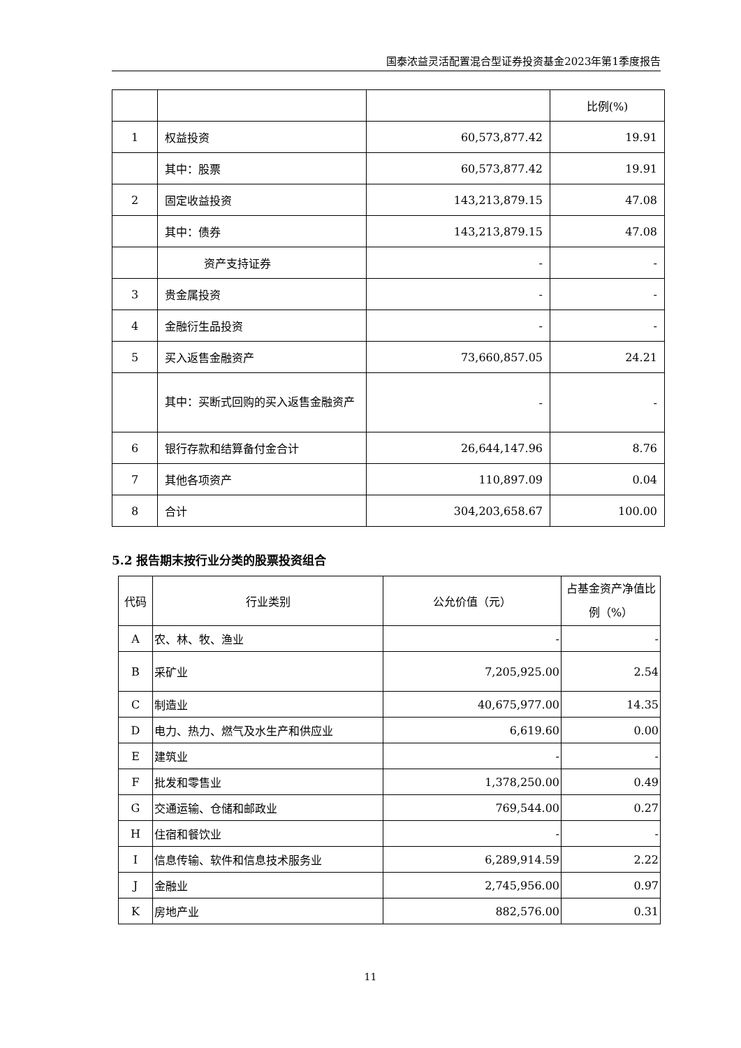国泰浓益灵活配置混合型证券投资基金2023年第1季度报告
| | | | 比例(%) |
| 1 | 权益投资 | 60,573,877.42 | 19.91 |
| | 其中：股票 | 60,573,877.42 | 19.91 |
| 2 | 固定收益投资 | 143,213,879.15 | 47.08 |
| | 其中：债券 | 143,213,879.15 | 47.08 |
| | 资产支持证券 | - | - |
| 3 | 贵金属投资 | - | - |
| 4 | 金融衍生品投资 | - | - |
| 5 | 买入返售金融资产 | 73,660,857.05 | 24.21 |
| | 其中：买断式回购的买入返售金融资产 | - | - |
| 6 | 银行存款和结算备付金合计 | 26,644,147.96 | 8.76 |
| 7 | 其他各项资产 | 110,897.09 | 0.04 |
| 8 | 合计 | 304,203,658.67 | 100.00 |
5.2 报告期末按行业分类的股票投资组合
| 代码 | 行业类别 | 公允价值（元） | 占基金资产净值比例（%） |
| --- | --- | --- | --- |
| A | 农、林、牧、渔业 | - | - |
| B | 采矿业 | 7,205,925.00 | 2.54 |
| C | 制造业 | 40,675,977.00 | 14.35 |
| D | 电力、热力、燃气及水生产和供应业 | 6,619.60 | 0.00 |
| E | 建筑业 | - | - |
| F | 批发和零售业 | 1,378,250.00 | 0.49 |
| G | 交通运输、仓储和邮政业 | 769,544.00 | 0.27 |
| H | 住宿和餐饮业 | - | - |
| I | 信息传输、软件和信息技术服务业 | 6,289,914.59 | 2.22 |
| J | 金融业 | 2,745,956.00 | 0.97 |
| K | 房地产业 | 882,576.00 | 0.31 |
11